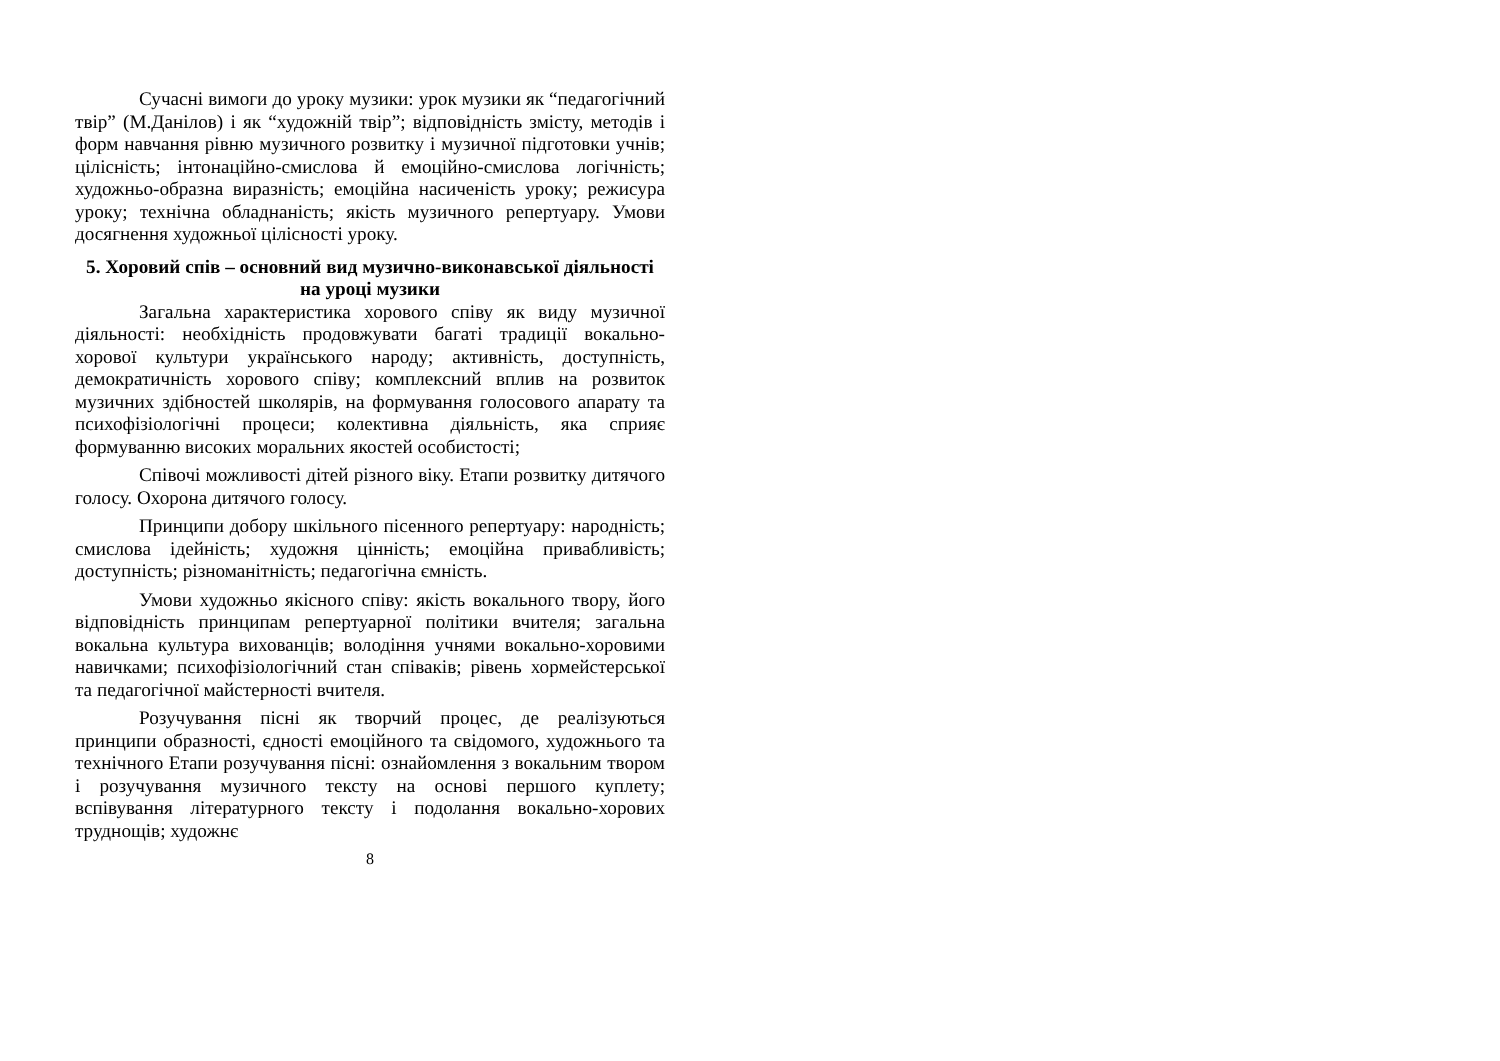Сучасні вимоги до уроку музики: урок музики як “педагогічний твір” (М.Данілов) і як “художній твір”; відповідність змісту, методів і форм навчання рівню музичного розвитку і музичної підготовки учнів; цілісність; інтонаційно-смислова й емоційно-смислова логічність; художньо-образна виразність; емоційна насиченість уроку; режисура уроку; технічна обладнаність; якість музичного репертуару. Умови досягнення художньої цілісності уроку.
5. Хоровий спів – основний вид музично-виконавської діяльності на уроці музики
Загальна характеристика хорового співу як виду музичної діяльності: необхідність продовжувати багаті традиції вокально-хорової культури українського народу; активність, доступність, демократичність хорового співу; комплексний вплив на розвиток музичних здібностей школярів, на формування голосового апарату та психофізіологічні процеси; колективна діяльність, яка сприяє формуванню високих моральних якостей особистості;
Співочі можливості дітей різного віку. Етапи розвитку дитячого голосу. Охорона дитячого голосу.
Принципи добору шкільного пісенного репертуару: народність; смислова ідейність; художня цінність; емоційна привабливість; доступність; різноманітність; педагогічна ємність.
Умови художньо якісного співу: якість вокального твору, його відповідність принципам репертуарної політики вчителя; загальна вокальна культура вихованців; володіння учнями вокально-хоровими навичками; психофізіологічний стан співаків; рівень хормейстерської та педагогічної майстерності вчителя.
Розучування пісні як творчий процес, де реалізуються принципи образності, єдності емоційного та свідомого, художнього та технічного Етапи розучування пісні: ознайомлення з вокальним твором і розучування музичного тексту на основі першого куплету; вспівування літературного тексту і подолання вокально-хорових труднощів; художнє
8